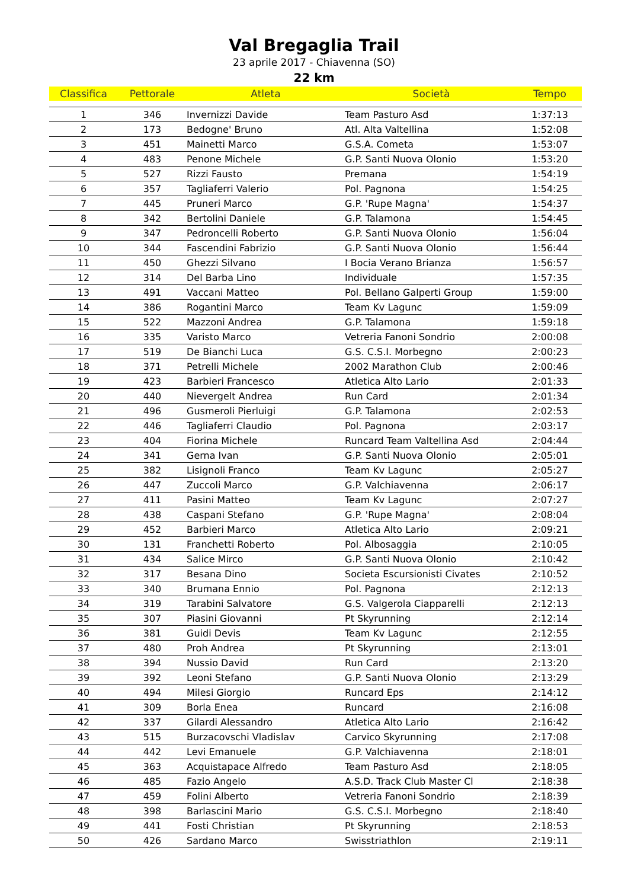Val Bregaglia Trail
23 aprile 2017 - Chiavenna (SO)
22 km
| Classifica | Pettorale | Atleta | Società | Tempo |
| --- | --- | --- | --- | --- |
| 1 | 346 | Invernizzi Davide | Team Pasturo Asd | 1:37:13 |
| 2 | 173 | Bedogne' Bruno | Atl. Alta Valtellina | 1:52:08 |
| 3 | 451 | Mainetti Marco | G.S.A. Cometa | 1:53:07 |
| 4 | 483 | Penone Michele | G.P. Santi Nuova Olonio | 1:53:20 |
| 5 | 527 | Rizzi Fausto | Premana | 1:54:19 |
| 6 | 357 | Tagliaferri Valerio | Pol. Pagnona | 1:54:25 |
| 7 | 445 | Pruneri Marco | G.P. 'Rupe Magna' | 1:54:37 |
| 8 | 342 | Bertolini Daniele | G.P. Talamona | 1:54:45 |
| 9 | 347 | Pedroncelli Roberto | G.P. Santi Nuova Olonio | 1:56:04 |
| 10 | 344 | Fascendini Fabrizio | G.P. Santi Nuova Olonio | 1:56:44 |
| 11 | 450 | Ghezzi Silvano | I Bocia Verano Brianza | 1:56:57 |
| 12 | 314 | Del Barba Lino | Individuale | 1:57:35 |
| 13 | 491 | Vaccani Matteo | Pol. Bellano Galperti Group | 1:59:00 |
| 14 | 386 | Rogantini Marco | Team Kv Lagunc | 1:59:09 |
| 15 | 522 | Mazzoni Andrea | G.P. Talamona | 1:59:18 |
| 16 | 335 | Varisto Marco | Vetreria Fanoni Sondrio | 2:00:08 |
| 17 | 519 | De Bianchi Luca | G.S. C.S.I. Morbegno | 2:00:23 |
| 18 | 371 | Petrelli Michele | 2002 Marathon Club | 2:00:46 |
| 19 | 423 | Barbieri Francesco | Atletica Alto Lario | 2:01:33 |
| 20 | 440 | Nievergelt Andrea | Run Card | 2:01:34 |
| 21 | 496 | Gusmeroli Pierluigi | G.P. Talamona | 2:02:53 |
| 22 | 446 | Tagliaferri Claudio | Pol. Pagnona | 2:03:17 |
| 23 | 404 | Fiorina Michele | Runcard Team Valtellina Asd | 2:04:44 |
| 24 | 341 | Gerna Ivan | G.P. Santi Nuova Olonio | 2:05:01 |
| 25 | 382 | Lisignoli Franco | Team Kv Lagunc | 2:05:27 |
| 26 | 447 | Zuccoli Marco | G.P. Valchiavenna | 2:06:17 |
| 27 | 411 | Pasini Matteo | Team Kv Lagunc | 2:07:27 |
| 28 | 438 | Caspani Stefano | G.P. 'Rupe Magna' | 2:08:04 |
| 29 | 452 | Barbieri Marco | Atletica Alto Lario | 2:09:21 |
| 30 | 131 | Franchetti Roberto | Pol. Albosaggia | 2:10:05 |
| 31 | 434 | Salice Mirco | G.P. Santi Nuova Olonio | 2:10:42 |
| 32 | 317 | Besana Dino | Societa Escursionisti Civates | 2:10:52 |
| 33 | 340 | Brumana Ennio | Pol. Pagnona | 2:12:13 |
| 34 | 319 | Tarabini Salvatore | G.S. Valgerola Ciapparelli | 2:12:13 |
| 35 | 307 | Piasini Giovanni | Pt Skyrunning | 2:12:14 |
| 36 | 381 | Guidi Devis | Team Kv Lagunc | 2:12:55 |
| 37 | 480 | Proh Andrea | Pt Skyrunning | 2:13:01 |
| 38 | 394 | Nussio David | Run Card | 2:13:20 |
| 39 | 392 | Leoni Stefano | G.P. Santi Nuova Olonio | 2:13:29 |
| 40 | 494 | Milesi Giorgio | Runcard Eps | 2:14:12 |
| 41 | 309 | Borla Enea | Runcard | 2:16:08 |
| 42 | 337 | Gilardi Alessandro | Atletica Alto Lario | 2:16:42 |
| 43 | 515 | Burzacovschi Vladislav | Carvico Skyrunning | 2:17:08 |
| 44 | 442 | Levi Emanuele | G.P. Valchiavenna | 2:18:01 |
| 45 | 363 | Acquistapace Alfredo | Team Pasturo Asd | 2:18:05 |
| 46 | 485 | Fazio Angelo | A.S.D. Track Club Master Cl | 2:18:38 |
| 47 | 459 | Folini Alberto | Vetreria Fanoni Sondrio | 2:18:39 |
| 48 | 398 | Barlascini Mario | G.S. C.S.I. Morbegno | 2:18:40 |
| 49 | 441 | Fosti Christian | Pt Skyrunning | 2:18:53 |
| 50 | 426 | Sardano Marco | Swisstriathlon | 2:19:11 |